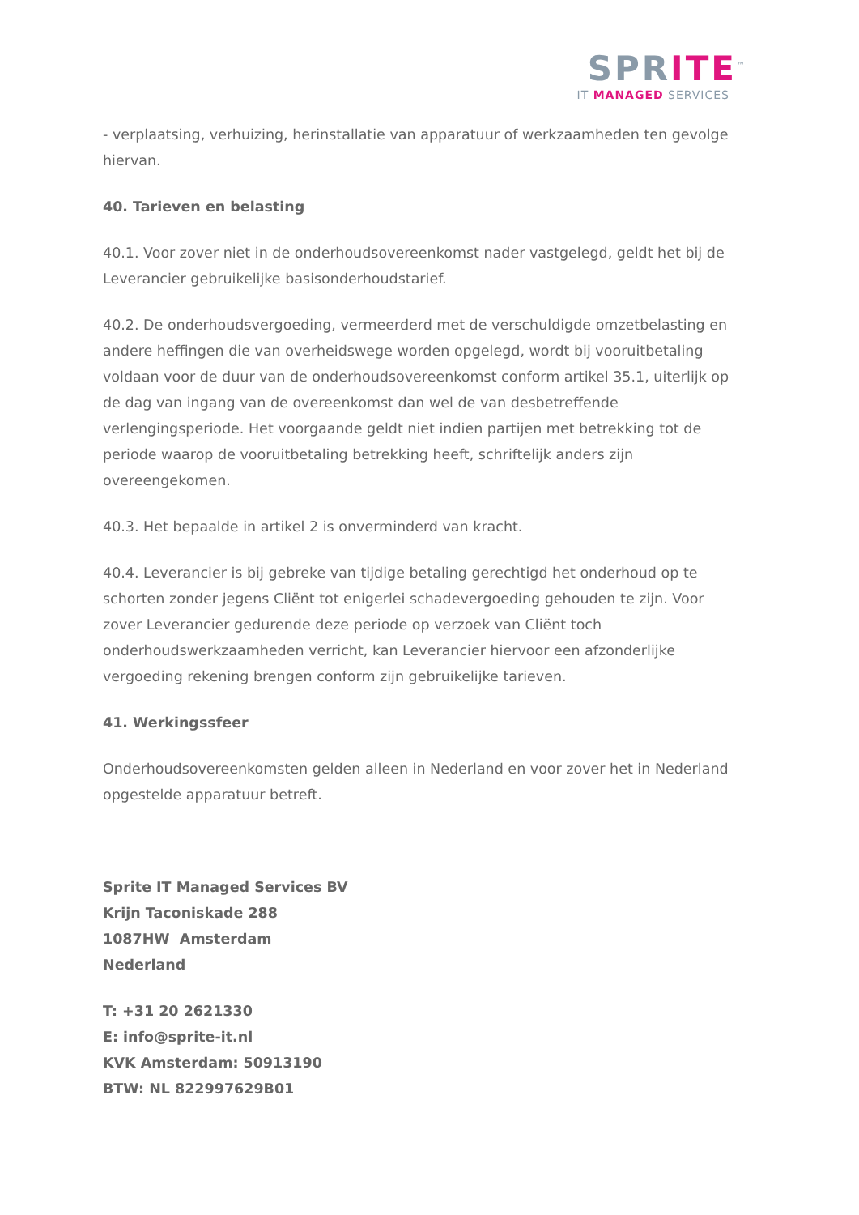SPRITE<sup>™</sup>
IT MANAGED SERVICES
- verplaatsing, verhuizing, herinstallatie van apparatuur of werkzaamheden ten gevolge hiervan.
40. Tarieven en belasting
40.1. Voor zover niet in de onderhoudsovereenkomst nader vastgelegd, geldt het bij de Leverancier gebruikelijke basisonderhoudstarief.
40.2. De onderhoudsvergoeding, vermeerderd met de verschuldigde omzetbelasting en andere heffingen die van overheidswege worden opgelegd, wordt bij vooruitbetaling voldaan voor de duur van de onderhoudsovereenkomst conform artikel 35.1, uiterlijk op de dag van ingang van de overeenkomst dan wel de van desbetreffende verlengingsperiode. Het voorgaande geldt niet indien partijen met betrekking tot de periode waarop de vooruitbetaling betrekking heeft, schriftelijk anders zijn overeengekomen.
40.3. Het bepaalde in artikel 2 is onverminderd van kracht.
40.4. Leverancier is bij gebreke van tijdige betaling gerechtigd het onderhoud op te schorten zonder jegens Cliënt tot enigerlei schadevergoeding gehouden te zijn. Voor zover Leverancier gedurende deze periode op verzoek van Cliënt toch onderhoudswerkzaamheden verricht, kan Leverancier hiervoor een afzonderlijke vergoeding rekening brengen conform zijn gebruikelijke tarieven.
41. Werkingssfeer
Onderhoudsovereenkomsten gelden alleen in Nederland en voor zover het in Nederland opgestelde apparatuur betreft.
Sprite IT Managed Services BV
Krijn Taconiskade 288
1087HW Amsterdam
Nederland
T: +31 20 2621330
E: info@sprite-it.nl
KVK Amsterdam: 50913190
BTW: NL 822997629B01